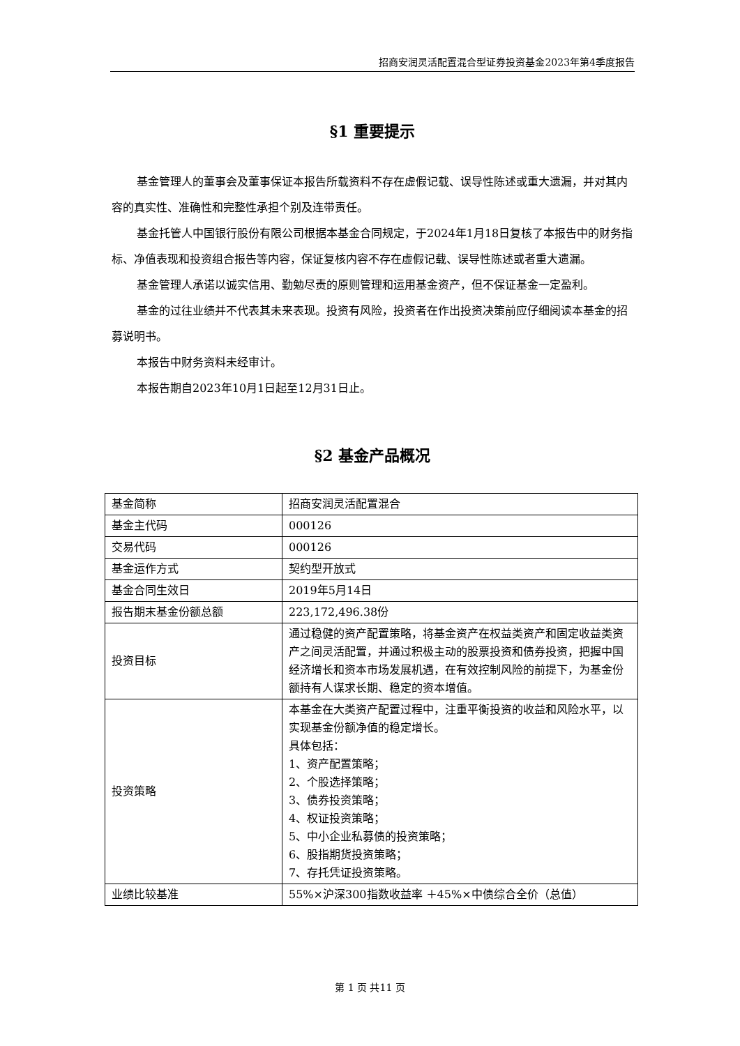招商安润灵活配置混合型证券投资基金2023年第4季度报告
§1 重要提示
基金管理人的董事会及董事保证本报告所载资料不存在虚假记载、误导性陈述或重大遗漏，并对其内容的真实性、准确性和完整性承担个别及连带责任。
基金托管人中国银行股份有限公司根据本基金合同规定，于2024年1月18日复核了本报告中的财务指标、净值表现和投资组合报告等内容，保证复核内容不存在虚假记载、误导性陈述或者重大遗漏。
基金管理人承诺以诚实信用、勤勉尽责的原则管理和运用基金资产，但不保证基金一定盈利。
基金的过往业绩并不代表其未来表现。投资有风险，投资者在作出投资决策前应仔细阅读本基金的招募说明书。
本报告中财务资料未经审计。
本报告期自2023年10月1日起至12月31日止。
§2 基金产品概况
| 基金简称 | 招商安润灵活配置混合 |
| 基金主代码 | 000126 |
| 交易代码 | 000126 |
| 基金运作方式 | 契约型开放式 |
| 基金合同生效日 | 2019年5月14日 |
| 报告期末基金份额总额 | 223,172,496.38份 |
| 投资目标 | 通过稳健的资产配置策略，将基金资产在权益类资产和固定收益类资产之间灵活配置，并通过积极主动的股票投资和债券投资，把握中国经济增长和资本市场发展机遇，在有效控制风险的前提下，为基金份额持有人谋求长期、稳定的资本增值。 |
| 投资策略 | 本基金在大类资产配置过程中，注重平衡投资的收益和风险水平，以实现基金份额净值的稳定增长。 具体包括： 1、资产配置策略； 2、个股选择策略； 3、债券投资策略； 4、权证投资策略； 5、中小企业私募债的投资策略； 6、股指期货投资策略； 7、存托凭证投资策略。 |
| 业绩比较基准 | 55%×沪深300指数收益率 ＋45%×中债综合全价（总值） |
第 1 页 共11 页